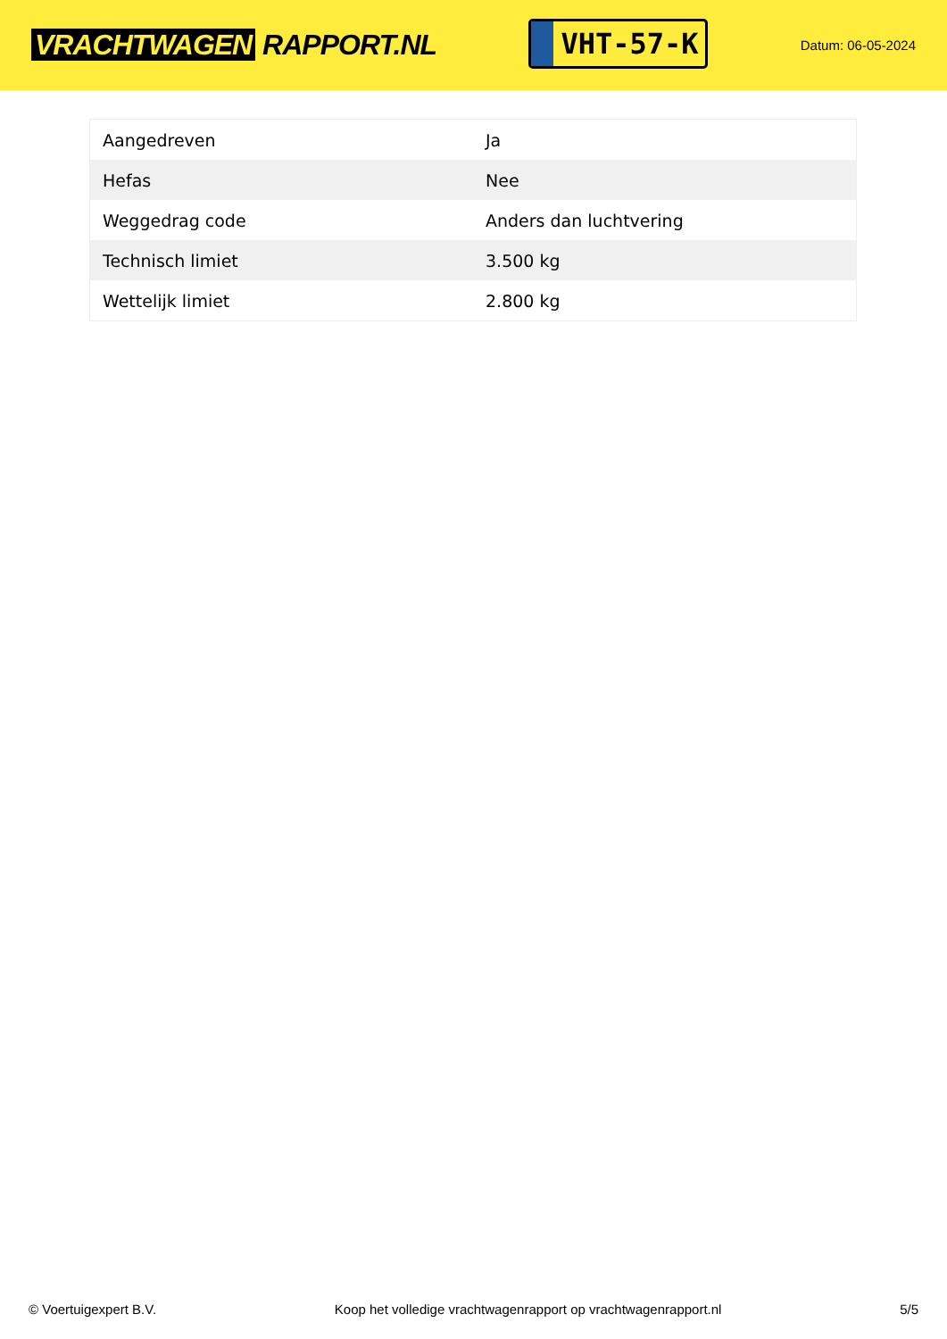VRACHTWAGEN RAPPORT.NL
VHT-57-K
Datum: 06-05-2024
| Aangedreven | Ja |
| Hefas | Nee |
| Weggedrag code | Anders dan luchtvering |
| Technisch limiet | 3.500 kg |
| Wettelijk limiet | 2.800 kg |
© Voertuigexpert B.V. Koop het volledige vrachtwagenrapport op vrachtwagenrapport.nl 5/5